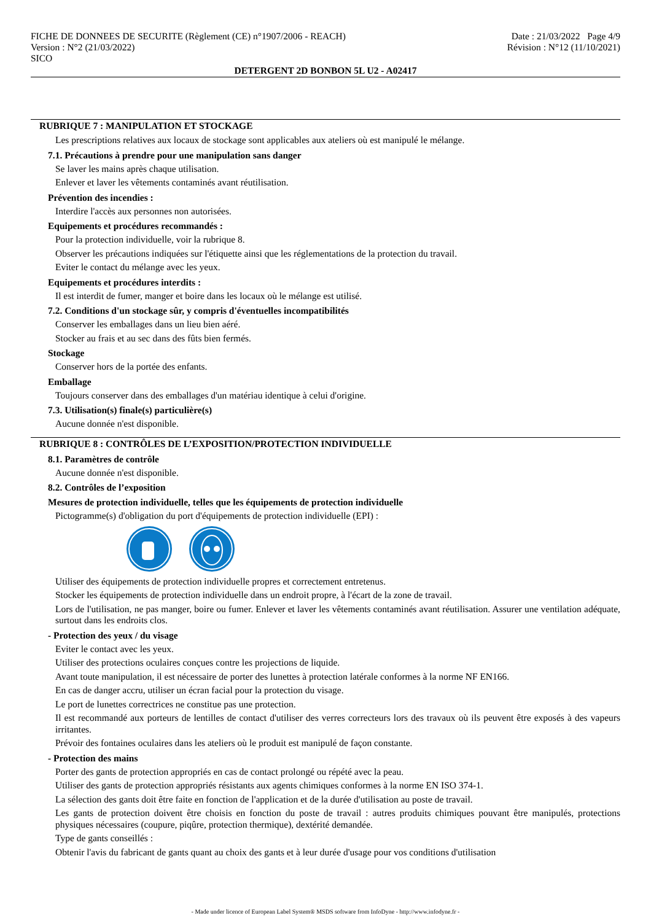FICHE DE DONNEES DE SECURITE (Règlement (CE) n°1907/2006 - REACH) Date : 21/03/2022 Page 4/9
Version : N°2 (21/03/2022) Révision : N°12 (11/10/2021)
SICO
DETERGENT 2D BONBON 5L U2 - A02417
RUBRIQUE 7 : MANIPULATION ET STOCKAGE
Les prescriptions relatives aux locaux de stockage sont applicables aux ateliers où est manipulé le mélange.
7.1. Précautions à prendre pour une manipulation sans danger
Se laver les mains après chaque utilisation.
Enlever et laver les vêtements contaminés avant réutilisation.
Prévention des incendies :
Interdire l'accès aux personnes non autorisées.
Equipements et procédures recommandés :
Pour la protection individuelle, voir la rubrique 8.
Observer les précautions indiquées sur l'étiquette ainsi que les réglementations de la protection du travail.
Eviter le contact du mélange avec les yeux.
Equipements et procédures interdits :
Il est interdit de fumer, manger et boire dans les locaux où le mélange est utilisé.
7.2. Conditions d'un stockage sûr, y compris d'éventuelles incompatibilités
Conserver les emballages dans un lieu bien aéré.
Stocker au frais et au sec dans des fûts bien fermés.
Stockage
Conserver hors de la portée des enfants.
Emballage
Toujours conserver dans des emballages d'un matériau identique à celui d'origine.
7.3. Utilisation(s) finale(s) particulière(s)
Aucune donnée n'est disponible.
RUBRIQUE 8 : CONTRÔLES DE L’EXPOSITION/PROTECTION INDIVIDUELLE
8.1. Paramètres de contrôle
Aucune donnée n'est disponible.
8.2. Contrôles de l’exposition
Mesures de protection individuelle, telles que les équipements de protection individuelle
Pictogramme(s) d'obligation du port d'équipements de protection individuelle (EPI) :
Utiliser des équipements de protection individuelle propres et correctement entretenus.
Stocker les équipements de protection individuelle dans un endroit propre, à l'écart de la zone de travail.
Lors de l'utilisation, ne pas manger, boire ou fumer. Enlever et laver les vêtements contaminés avant réutilisation. Assurer une ventilation adéquate, surtout dans les endroits clos.
- Protection des yeux / du visage
Eviter le contact avec les yeux.
Utiliser des protections oculaires conçues contre les projections de liquide.
Avant toute manipulation, il est nécessaire de porter des lunettes à protection latérale conformes à la norme NF EN166.
En cas de danger accru, utiliser un écran facial pour la protection du visage.
Le port de lunettes correctrices ne constitue pas une protection.
Il est recommandé aux porteurs de lentilles de contact d'utiliser des verres correcteurs lors des travaux où ils peuvent être exposés à des vapeurs irritantes.
Prévoir des fontaines oculaires dans les ateliers où le produit est manipulé de façon constante.
- Protection des mains
Porter des gants de protection appropriés en cas de contact prolongé ou répété avec la peau.
Utiliser des gants de protection appropriés résistants aux agents chimiques conformes à la norme EN ISO 374-1.
La sélection des gants doit être faite en fonction de l'application et de la durée d'utilisation au poste de travail.
Les gants de protection doivent être choisis en fonction du poste de travail : autres produits chimiques pouvant être manipulés, protections physiques nécessaires (coupure, piqûre, protection thermique), dextérité demandée.
Type de gants conseillés :
Obtenir l'avis du fabricant de gants quant au choix des gants et à leur durée d'usage pour vos conditions d'utilisation
- Made under licence of European Label System® MSDS software from InfoDyne - http://www.infodyne.fr -